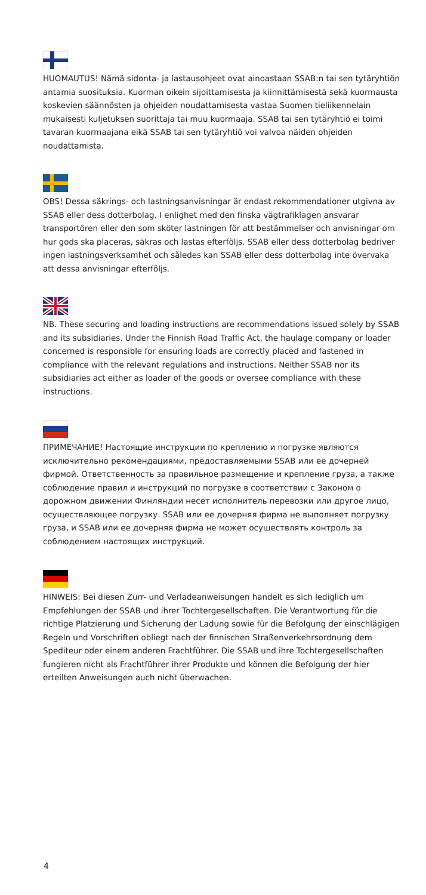HUOMAUTUS! Nämä sidonta- ja lastausohjeet ovat ainoastaan SSAB:n tai sen tytäryhtiön antamia suosituksia. Kuorman oikein sijoittamisesta ja kiinnittämisestä sekä kuormausta koskevien säännösten ja ohjeiden noudattamisesta vastaa Suomen tieliikennelain mukaisesti kuljetuksen suorittaja tai muu kuormaaja. SSAB tai sen tytäryhtiö ei toimi tavaran kuormaajana eikä SSAB tai sen tytäryhtiö voi valvoa näiden ohjeiden noudattamista.
OBS! Dessa säkrings- och lastningsanvisningar är endast rekommendationer utgivna av SSAB eller dess dotterbolag. I enlighet med den finska vägtrafiklagen ansvarar transportören eller den som sköter lastningen för att bestämmelser och anvisningar om hur gods ska placeras, säkras och lastas efterföljs. SSAB eller dess dotterbolag bedriver ingen lastningsverksamhet och således kan SSAB eller dess dotterbolag inte övervaka att dessa anvisningar efterföljs.
NB. These securing and loading instructions are recommendations issued solely by SSAB and its subsidiaries. Under the Finnish Road Traffic Act, the haulage company or loader concerned is responsible for ensuring loads are correctly placed and fastened in compliance with the relevant regulations and instructions. Neither SSAB nor its subsidiaries act either as loader of the goods or oversee compliance with these instructions.
ПРИМЕЧАНИЕ! Настоящие инструкции по креплению и погрузке являются исключительно рекомендациями, предоставляемыми SSAB или ее дочерней фирмой. Ответственность за правильное размещение и крепление груза, а также соблюдение правил и инструкций по погрузке в соответствии с Законом о дорожном движении Финляндии несет исполнитель перевозки или другое лицо, осуществляющее погрузку. SSAB или ее дочерняя фирма не выполняет погрузку груза, и SSAB или ее дочерняя фирма не может осуществлять контроль за соблюдением настоящих инструкций.
HINWEIS: Bei diesen Zurr- und Verladeanweisungen handelt es sich lediglich um Empfehlungen der SSAB und ihrer Tochtergesellschaften. Die Verantwortung für die richtige Platzierung und Sicherung der Ladung sowie für die Befolgung der einschlägigen Regeln und Vorschriften obliegt nach der finnischen Straßenverkehrsordnung dem Spediteur oder einem anderen Frachtführer. Die SSAB und ihre Tochtergesellschaften fungieren nicht als Frachtführer ihrer Produkte und können die Befolgung der hier erteilten Anweisungen auch nicht überwachen.
4